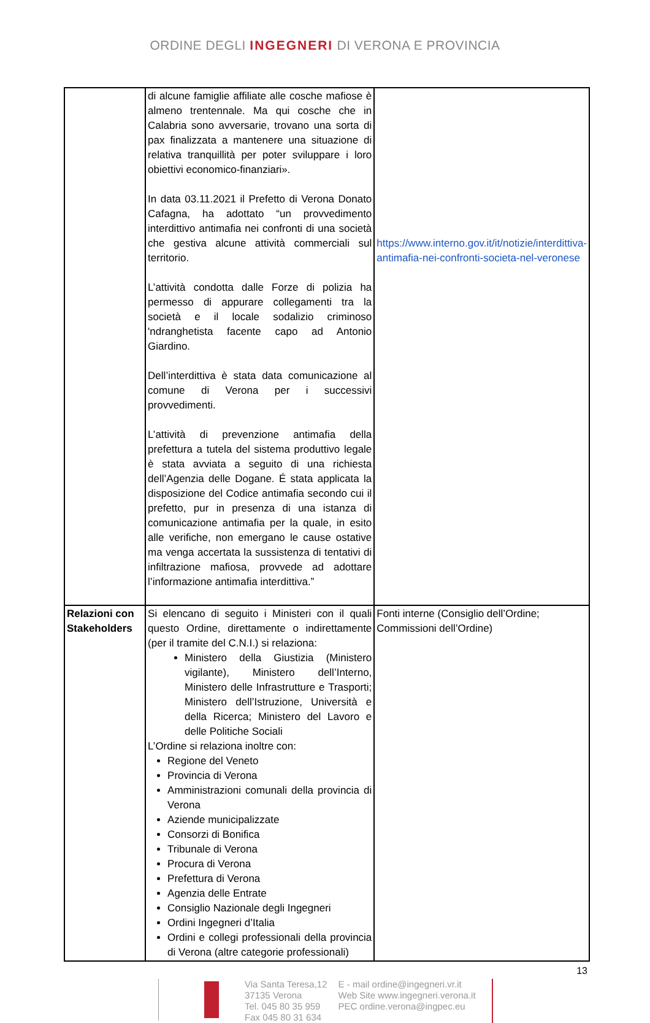ORDINE DEGLI INGEGNERI DI VERONA E PROVINCIA
| | di alcune famiglie affiliate alle cosche mafiose è almeno trentennale. Ma qui cosche che in Calabria sono avversarie, trovano una sorta di pax finalizzata a mantenere una situazione di relativa tranquillità per poter sviluppare i loro obiettivi economico-finanziari». In data 03.11.2021 il Prefetto di Verona Donato Cafagna, ha adottato “un provvedimento interdittivo antimafia nei confronti di una società che gestiva alcune attività commerciali sul territorio. L’attività condotta dalle Forze di polizia ha permesso di appurare collegamenti tra la società e il locale sodalizio criminoso 'ndranghetista facente capo ad Antonio Giardino. Dell’interdittiva è stata data comunicazione al comune di Verona per i successivi provvedimenti. L’attività di prevenzione antimafia della prefettura a tutela del sistema produttivo legale è stata avviata a seguito di una richiesta dell’Agenzia delle Dogane. É stata applicata la disposizione del Codice antimafia secondo cui il prefetto, pur in presenza di una istanza di comunicazione antimafia per la quale, in esito alle verifiche, non emergano le cause ostative ma venga accertata la sussistenza di tentativi di infiltrazione mafiosa, provvede ad adottare l’informazione antimafia interdittiva.” | https://www.interno.gov.it/it/notizie/interdittiva-antimafia-nei-confronti-societa-nel-veronese |
| Relazioni con Stakeholders | Si elencano di seguito i Ministeri con il quali questo Ordine, direttamente o indirettamente (per il tramite del C.N.I.) si relaziona: Ministero della Giustizia (Ministero vigilante), Ministero dell’Interno, Ministero delle Infrastrutture e Trasporti; Ministero dell’Istruzione, Università e della Ricerca; Ministero del Lavoro e delle Politiche Sociali L’Ordine si relaziona inoltre con: Regione del Veneto Provincia di Verona Amministrazioni comunali della provincia di Verona Aziende municipalizzate Consorzi di Bonifica Tribunale di Verona Procura di Verona Prefettura di Verona Agenzia delle Entrate Consiglio Nazionale degli Ingegneri Ordini Ingegneri d’Italia Ordini e collegi professionali della provincia di Verona (altre categorie professionali) | Fonti interne (Consiglio dell’Ordine; Commissioni dell’Ordine) |
13
Via Santa Teresa,12
37135 Verona
Tel. 045 80 35 959
Fax 045 80 31 634
E - mail ordine@ingegneri.vr.it
Web Site www.ingegneri.verona.it
PEC ordine.verona@ingpec.eu